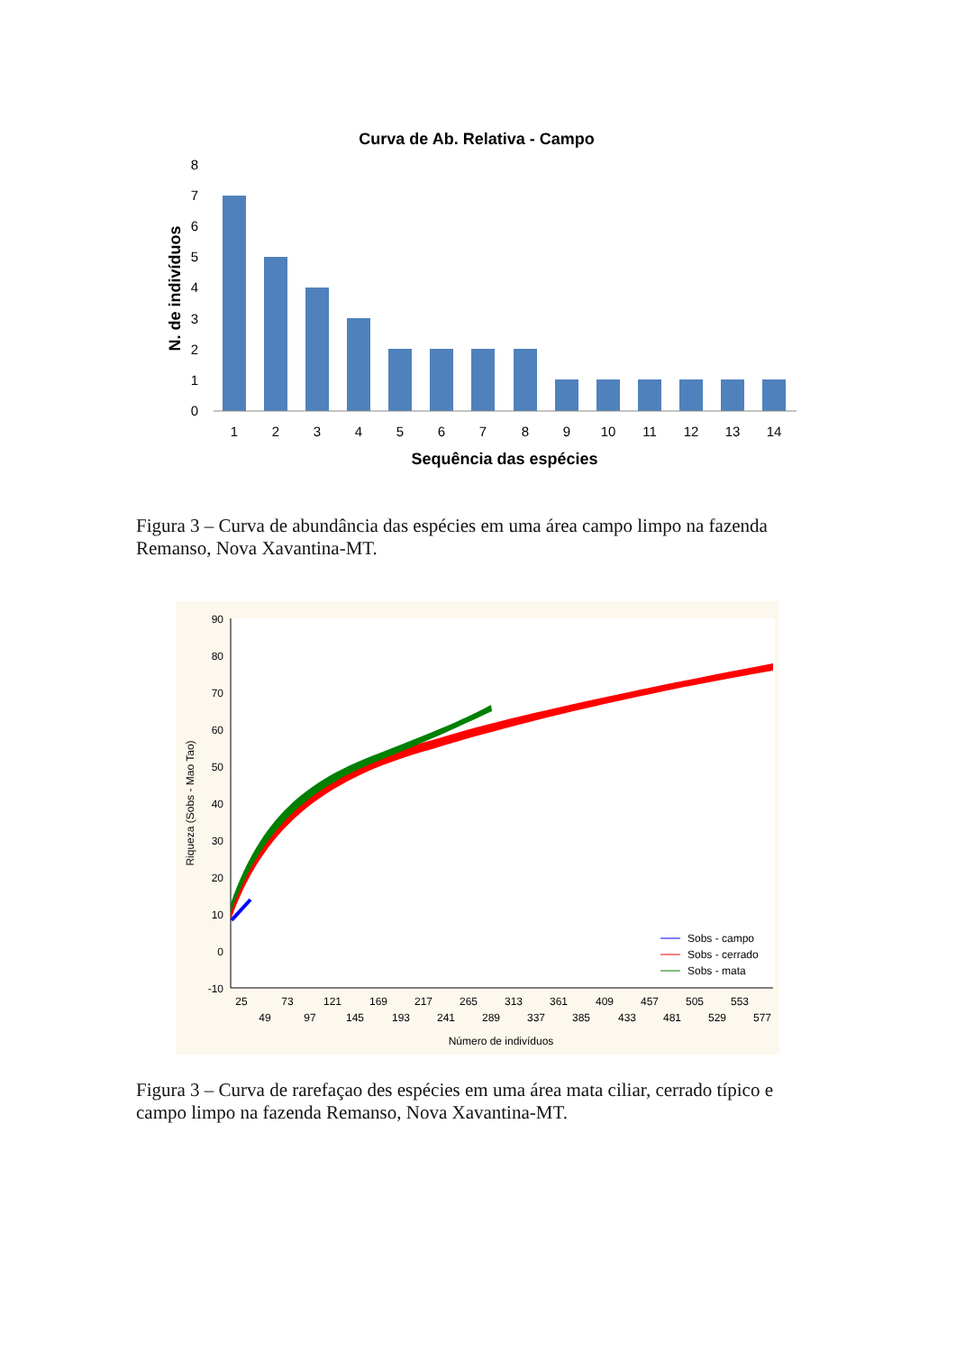Curva de Ab. Relativa - Campo
N. de indivíduos
8
7
6
5
4
3
2
1
0
1
2
3
4
5
6
7
8
9
10
11
12
13
14
Sequência das espécies
Figura 3 – Curva de abundância das espécies em uma área campo limpo na fazenda Remanso, Nova Xavantina-MT.
90
80
70
60
50
40
30
20
10
0
-10
Riqueza (Sobs - Mao Tao)
25
73
121
169
217
265
313
361
409
457
505
553
49
97
145
193
241
289
337
385
433
481
529
577
Número de indivíduos
Sobs - campo
Sobs - cerrado
Sobs - mata
Figura 3 – Curva de rarefaçao des espécies em uma área mata ciliar, cerrado típico e campo limpo na fazenda Remanso, Nova Xavantina-MT.